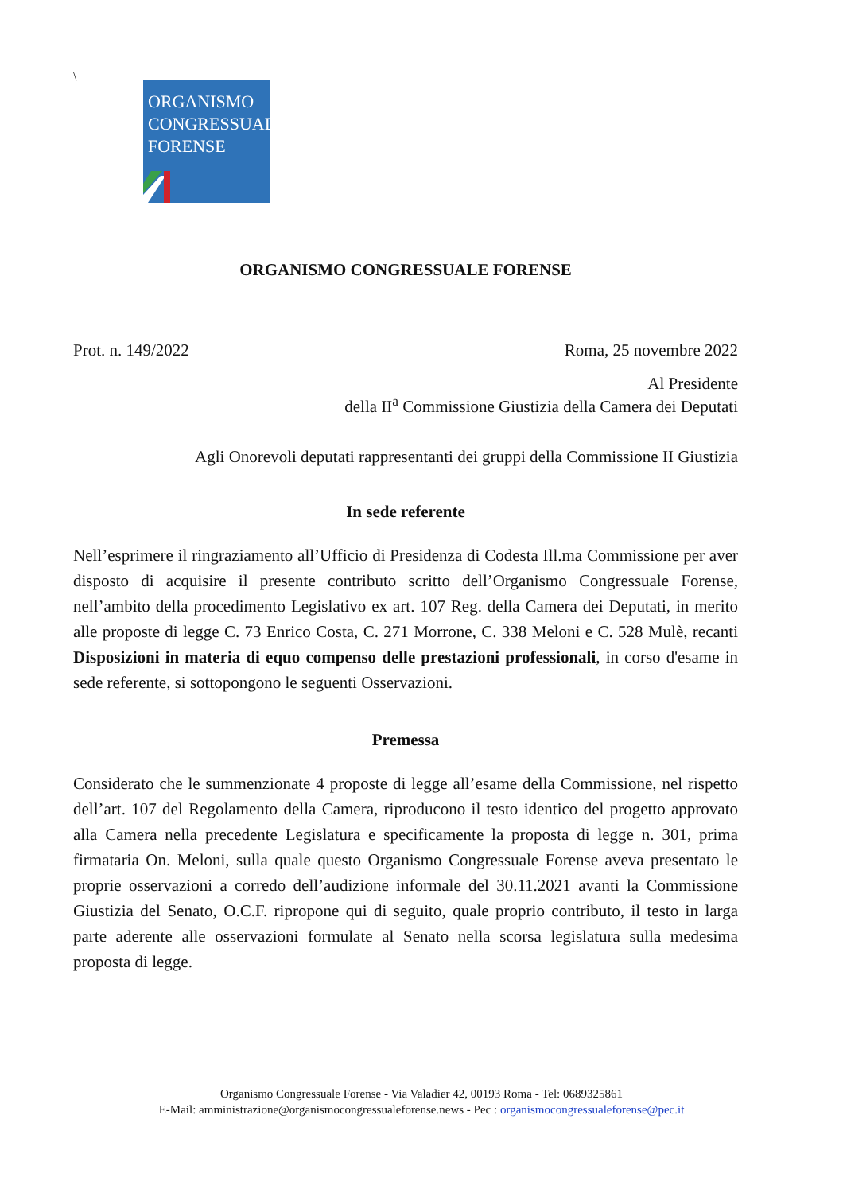\
ORGANISMO
CONGRESSUALE
FORENSE
ORGANISMO CONGRESSUALE FORENSE
Prot. n. 149/2022 Roma, 25 novembre 2022
Al Presidente
della II<sup>a</sup> Commissione Giustizia della Camera dei Deputati
Agli Onorevoli deputati rappresentanti dei gruppi della Commissione II Giustizia
In sede referente
Nell’esprimere il ringraziamento all’Ufficio di Presidenza di Codesta Ill.ma Commissione per aver disposto di acquisire il presente contributo scritto dell’Organismo Congressuale Forense, nell’ambito della procedimento Legislativo ex art. 107 Reg. della Camera dei Deputati, in merito alle proposte di legge C. 73 Enrico Costa, C. 271 Morrone, C. 338 Meloni e C. 528 Mulè, recanti Disposizioni in materia di equo compenso delle prestazioni professionali, in corso d'esame in sede referente, si sottopongono le seguenti Osservazioni.
Premessa
Considerato che le summenzionate 4 proposte di legge all’esame della Commissione, nel rispetto dell’art. 107 del Regolamento della Camera, riproducono il testo identico del progetto approvato alla Camera nella precedente Legislatura e specificamente la proposta di legge n. 301, prima firmataria On. Meloni, sulla quale questo Organismo Congressuale Forense aveva presentato le proprie osservazioni a corredo dell’audizione informale del 30.11.2021 avanti la Commissione Giustizia del Senato, O.C.F. ripropone qui di seguito, quale proprio contributo, il testo in larga parte aderente alle osservazioni formulate al Senato nella scorsa legislatura sulla medesima proposta di legge.
Organismo Congressuale Forense - Via Valadier 42, 00193 Roma - Tel: 0689325861
E-Mail: amministrazione@organismocongressualeforense.news - Pec : organismocongressualeforense@pec.it